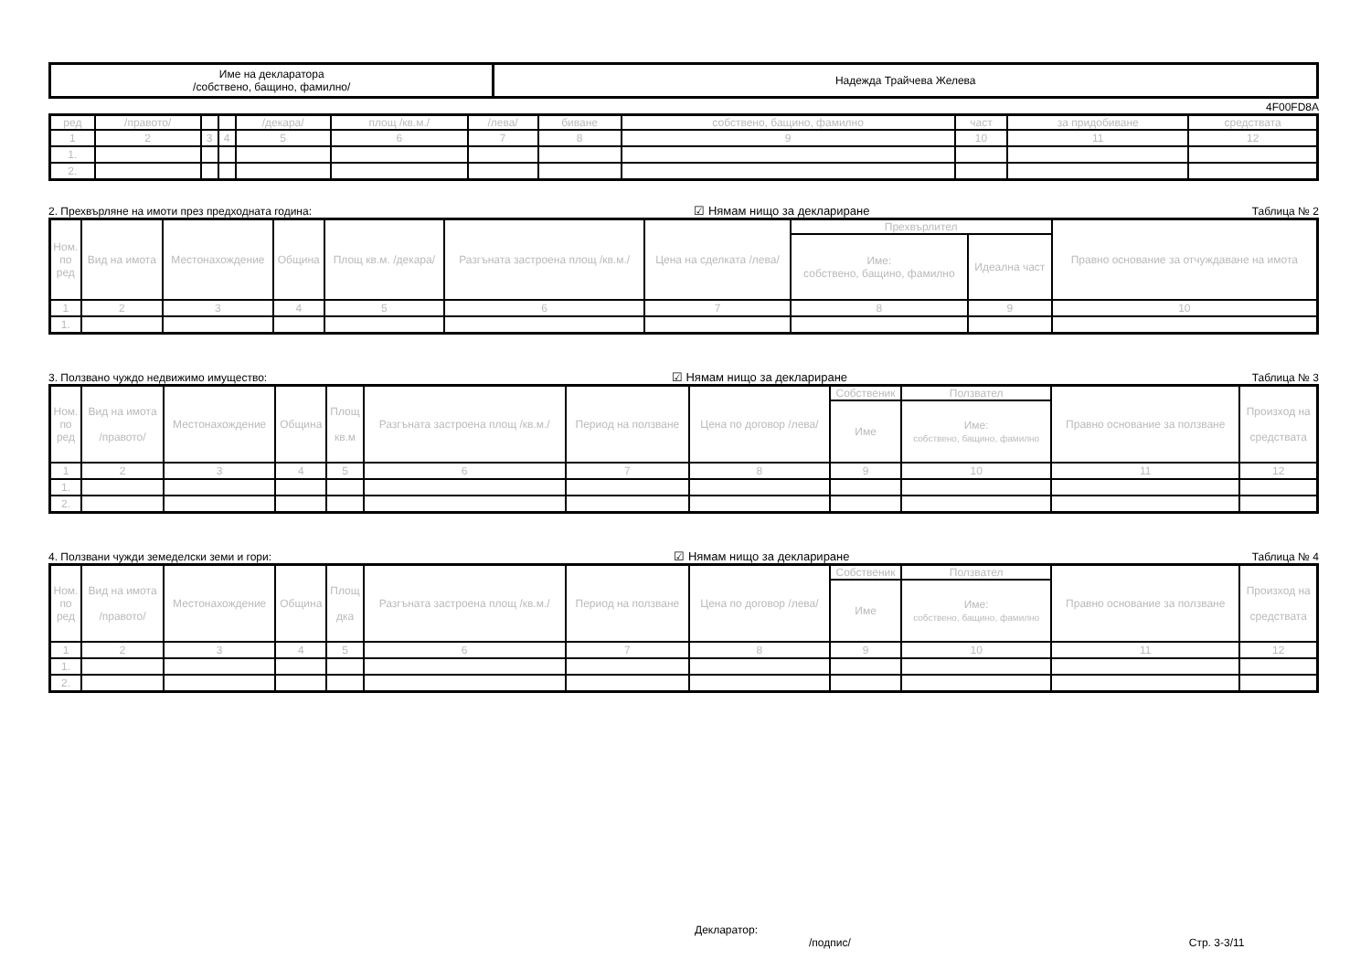| Име на декларатора /собствено, бащино, фамилно/ | Надежда Трайчева Желева |
4F00FD8A
| ред | /правото/ | | | /декара/ | площ /кв.м./ | /лева/ | биване | собствено, бащино, фамилно | част | за придобиване | средствата |
| --- | --- | --- | --- | --- | --- | --- | --- | --- | --- | --- | --- |
| 1 | 2 | 3 | 4 | 5 | 6 | 7 | 8 | 9 | 10 | 11 | 12 |
| 1. | | | | | | | | | | | |
| 2. | | | | | | | | | | | |
2. Прехвърляне на имоти през предходната година: ☑ Нямам нищо за деклариране Таблица № 2
| Ном. по ред | Вид на имота | Местонахождение | Община | Площ кв.м. /декара/ | Разгъната застроена площ /кв.м./ | Цена на сделката /лева/ | Прехвърлител | | Правно основание за отчуждаване на имота |
| --- | --- | --- | --- | --- | --- | --- | --- | --- | --- |
| | | | | | | | Име: собствено, бащино, фамилно | Идеална част | |
| 1 | 2 | 3 | 4 | 5 | 6 | 7 | 8 | 9 | 10 |
| 1. | | | | | | | | | |
3. Ползвано чуждо недвижимо имущество: ☑ Нямам нищо за деклариране Таблица № 3
| Ном. по ред | Вид на имота /правото/ | Местонахождение | Община | Площ кв.м | Разгъната застроена площ /кв.м./ | Период на ползване | Цена по договор /лева/ | Собственик | Ползвател | Правно основание за ползване | Произход на средствата |
| --- | --- | --- | --- | --- | --- | --- | --- | --- | --- | --- | --- |
| | | | | | | | | Име | Име: собствено, бащино, фамилно | | |
| 1 | 2 | 3 | 4 | 5 | 6 | 7 | 8 | 9 | 10 | 11 | 12 |
| 1. | | | | | | | | | | | |
| 2. | | | | | | | | | | | |
4. Ползвани чужди земеделски земи и гори: ☑ Нямам нищо за деклариране Таблица № 4
| Ном. по ред | Вид на имота /правото/ | Местонахождение | Община | Площ дка | Разгъната застроена площ /кв.м./ | Период на ползване | Цена по договор /лева/ | Собственик | Ползвател | Правно основание за ползване | Произход на средствата |
| --- | --- | --- | --- | --- | --- | --- | --- | --- | --- | --- | --- |
| | | | | | | | | Име | Име: собствено, бащино, фамилно | | |
| 1 | 2 | 3 | 4 | 5 | 6 | 7 | 8 | 9 | 10 | 11 | 12 |
| 1. | | | | | | | | | | | |
| 2. | | | | | | | | | | | |
Декларатор:
/подпис/ Стр. 3-3/11